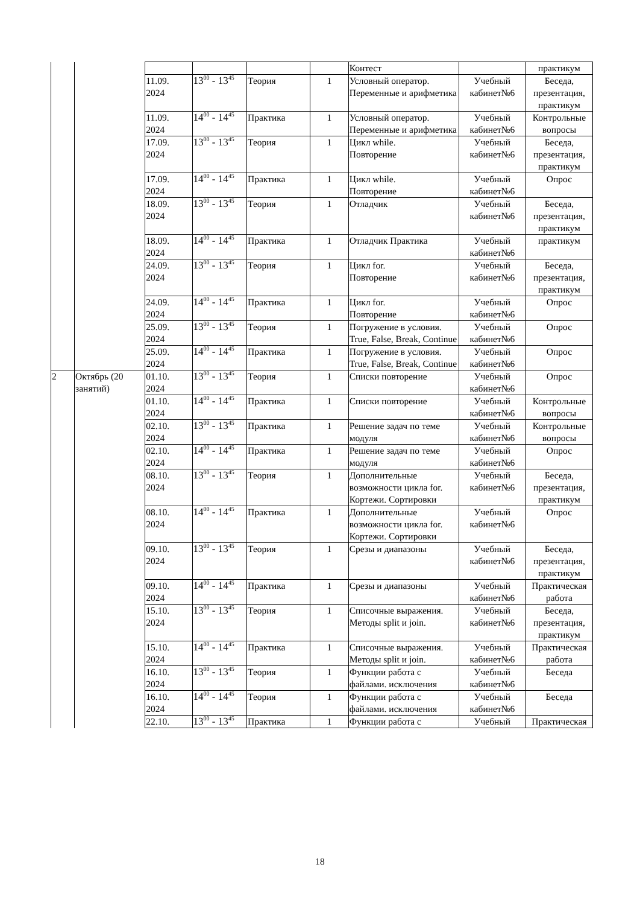| | | | | | | Контест | | практикум |
| | | 11.09. 2024 | 13<sup>00</sup> - 13<sup>45</sup> | Теория | 1 | Условный оператор. Переменные и арифметика | Учебный кабинет№6 | Беседа, презентация, практикум |
| | | 11.09. 2024 | 14<sup>00</sup> - 14<sup>45</sup> | Практика | 1 | Условный оператор. Переменные и арифметика | Учебный кабинет№6 | Контрольные вопросы |
| | | 17.09. 2024 | 13<sup>00</sup> - 13<sup>45</sup> | Теория | 1 | Цикл while. Повторение | Учебный кабинет№6 | Беседа, презентация, практикум |
| | | 17.09. 2024 | 14<sup>00</sup> - 14<sup>45</sup> | Практика | 1 | Цикл while. Повторение | Учебный кабинет№6 | Опрос |
| | | 18.09. 2024 | 13<sup>00</sup> - 13<sup>45</sup> | Теория | 1 | Отладчик | Учебный кабинет№6 | Беседа, презентация, практикум |
| | | 18.09. 2024 | 14<sup>00</sup> - 14<sup>45</sup> | Практика | 1 | Отладчик Практика | Учебный кабинет№6 | практикум |
| | | 24.09. 2024 | 13<sup>00</sup> - 13<sup>45</sup> | Теория | 1 | Цикл for. Повторение | Учебный кабинет№6 | Беседа, презентация, практикум |
| | | 24.09. 2024 | 14<sup>00</sup> - 14<sup>45</sup> | Практика | 1 | Цикл for. Повторение | Учебный кабинет№6 | Опрос |
| | | 25.09. 2024 | 13<sup>00</sup> - 13<sup>45</sup> | Теория | 1 | Погружение в условия. True, False, Break, Continue | Учебный кабинет№6 | Опрос |
| | | 25.09. 2024 | 14<sup>00</sup> - 14<sup>45</sup> | Практика | 1 | Погружение в условия. True, False, Break, Continue | Учебный кабинет№6 | Опрос |
| 2 | Октябрь (20 занятий) | 01.10. 2024 | 13<sup>00</sup> - 13<sup>45</sup> | Теория | 1 | Списки повторение | Учебный кабинет№6 | Опрос |
| | | 01.10. 2024 | 14<sup>00</sup> - 14<sup>45</sup> | Практика | 1 | Списки повторение | Учебный кабинет№6 | Контрольные вопросы |
| | | 02.10. 2024 | 13<sup>00</sup> - 13<sup>45</sup> | Практика | 1 | Решение задач по теме модуля | Учебный кабинет№6 | Контрольные вопросы |
| | | 02.10. 2024 | 14<sup>00</sup> - 14<sup>45</sup> | Практика | 1 | Решение задач по теме модуля | Учебный кабинет№6 | Опрос |
| | | 08.10. 2024 | 13<sup>00</sup> - 13<sup>45</sup> | Теория | 1 | Дополнительные возможности цикла for. Кортежи. Сортировки | Учебный кабинет№6 | Беседа, презентация, практикум |
| | | 08.10. 2024 | 14<sup>00</sup> - 14<sup>45</sup> | Практика | 1 | Дополнительные возможности цикла for. Кортежи. Сортировки | Учебный кабинет№6 | Опрос |
| | | 09.10. 2024 | 13<sup>00</sup> - 13<sup>45</sup> | Теория | 1 | Срезы и диапазоны | Учебный кабинет№6 | Беседа, презентация, практикум |
| | | 09.10. 2024 | 14<sup>00</sup> - 14<sup>45</sup> | Практика | 1 | Срезы и диапазоны | Учебный кабинет№6 | Практическая работа |
| | | 15.10. 2024 | 13<sup>00</sup> - 13<sup>45</sup> | Теория | 1 | Списочные выражения. Методы split и join. | Учебный кабинет№6 | Беседа, презентация, практикум |
| | | 15.10. 2024 | 14<sup>00</sup> - 14<sup>45</sup> | Практика | 1 | Списочные выражения. Методы split и join. | Учебный кабинет№6 | Практическая работа |
| | | 16.10. 2024 | 13<sup>00</sup> - 13<sup>45</sup> | Теория | 1 | Функции работа с файлами. исключения | Учебный кабинет№6 | Беседа |
| | | 16.10. 2024 | 14<sup>00</sup> - 14<sup>45</sup> | Теория | 1 | Функции работа с файлами. исключения | Учебный кабинет№6 | Беседа |
| | | 22.10. | 13<sup>00</sup> - 13<sup>45</sup> | Практика | 1 | Функции работа с | Учебный | Практическая |
18